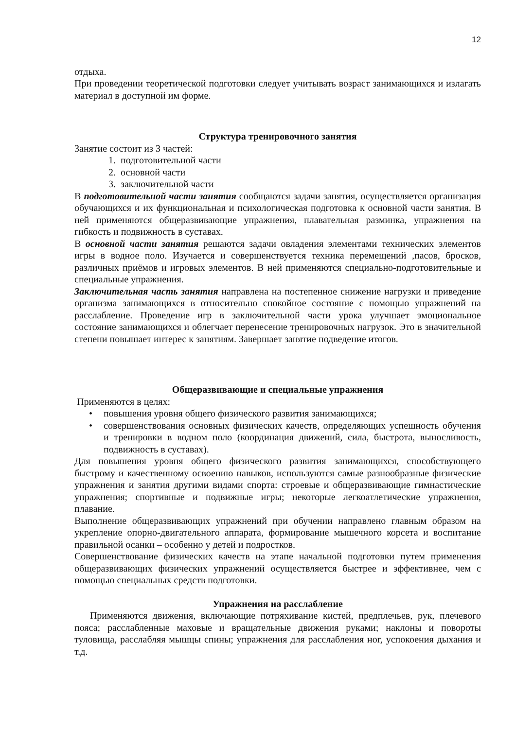12
отдыха.
При проведении теоретической подготовки следует учитывать возраст занимающихся и излагать материал в доступной им форме.
Структура тренировочного занятия
Занятие состоит из 3 частей:
1. подготовительной части
2. основной части
3. заключительной части
В подготовительной части занятия сообщаются задачи занятия, осуществляется организация обучающихся и их функциональная и психологическая подготовка к основной части занятия. В ней применяются общеразвивающие упражнения, плавательная разминка, упражнения на гибкость и подвижность в суставах.
В основной части занятия решаются задачи овладения элементами технических элементов игры в водное поло. Изучается и совершенствуется техника перемещений ,пасов, бросков, различных приёмов и игровых элементов. В ней применяются специально-подготовительные и специальные упражнения.
Заключительная часть занятия направлена на постепенное снижение нагрузки и приведение организма занимающихся в относительно спокойное состояние с помощью упражнений на расслабление. Проведение игр в заключительной части урока улучшает эмоциональное состояние занимающихся и облегчает перенесение тренировочных нагрузок. Это в значительной степени повышает интерес к занятиям. Завершает занятие подведение итогов.
Общеразвивающие и специальные упражнения
Применяются в целях:
• повышения уровня общего физического развития занимающихся;
• совершенствования основных физических качеств, определяющих успешность обучения и тренировки в водном поло (координация движений, сила, быстрота, выносливость, подвижность в суставах).
Для повышения уровня общего физического развития занимающихся, способствующего быстрому и качественному освоению навыков, используются самые разнообразные физические упражнения и занятия другими видами спорта: строевые и общеразвивающие гимнастические упражнения; спортивные и подвижные игры; некоторые легкоатлетические упражнения, плавание.
Выполнение общеразвивающих упражнений при обучении направлено главным образом на укрепление опорно-двигательного аппарата, формирование мышечного корсета и воспитание правильной осанки – особенно у детей и подростков.
Совершенствование физических качеств на этапе начальной подготовки путем применения общеразвивающих физических упражнений осуществляется быстрее и эффективнее, чем с помощью специальных средств подготовки.
Упражнения на расслабление
Применяются движения, включающие потряхивание кистей, предплечьев, рук, плечевого пояса; расслабленные маховые и вращательные движения руками; наклоны и повороты туловища, расслабляя мышцы спины; упражнения для расслабления ног, успокоения дыхания и т.д.